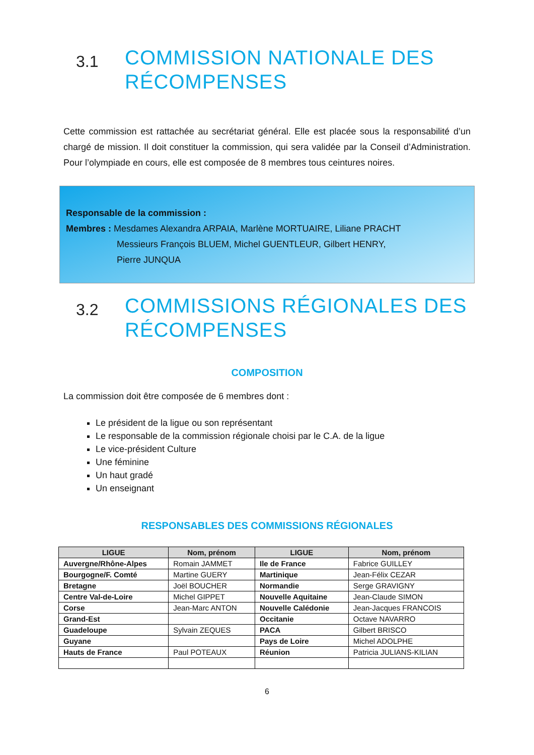3.1 COMMISSION NATIONALE DES RÉCOMPENSES
Cette commission est rattachée au secrétariat général. Elle est placée sous la responsabilité d’un chargé de mission. Il doit constituer la commission, qui sera validée par la Conseil d’Administration. Pour l’olympiade en cours, elle est composée de 8 membres tous ceintures noires.
Responsable de la commission :
Membres : Mesdames Alexandra ARPAIA, Marlène MORTUAIRE, Liliane PRACHT
Messieurs François BLUEM, Michel GUENTLEUR, Gilbert HENRY,
Pierre JUNQUA
3.2 COMMISSIONS RÉGIONALES DES RÉCOMPENSES
COMPOSITION
La commission doit être composée de 6 membres dont :
Le président de la ligue ou son représentant
Le responsable de la commission régionale choisi par le C.A. de la ligue
Le vice-président Culture
Une féminine
Un haut gradé
Un enseignant
RESPONSABLES DES COMMISSIONS RÉGIONALES
| LIGUE | Nom, prénom | LIGUE | Nom, prénom |
| --- | --- | --- | --- |
| Auvergne/Rhône-Alpes | Romain JAMMET | Ile de France | Fabrice GUILLEY |
| Bourgogne/F. Comté | Martine GUERY | Martinique | Jean-Félix CEZAR |
| Bretagne | Joël BOUCHER | Normandie | Serge GRAVIGNY |
| Centre Val-de-Loire | Michel GIPPET | Nouvelle Aquitaine | Jean-Claude SIMON |
| Corse | Jean-Marc ANTON | Nouvelle Calédonie | Jean-Jacques FRANCOIS |
| Grand-Est | | Occitanie | Octave NAVARRO |
| Guadeloupe | Sylvain ZEQUES | PACA | Gilbert BRISCO |
| Guyane | | Pays de Loire | Michel ADOLPHE |
| Hauts de France | Paul POTEAUX | Réunion | Patricia JULIANS-KILIAN |
6